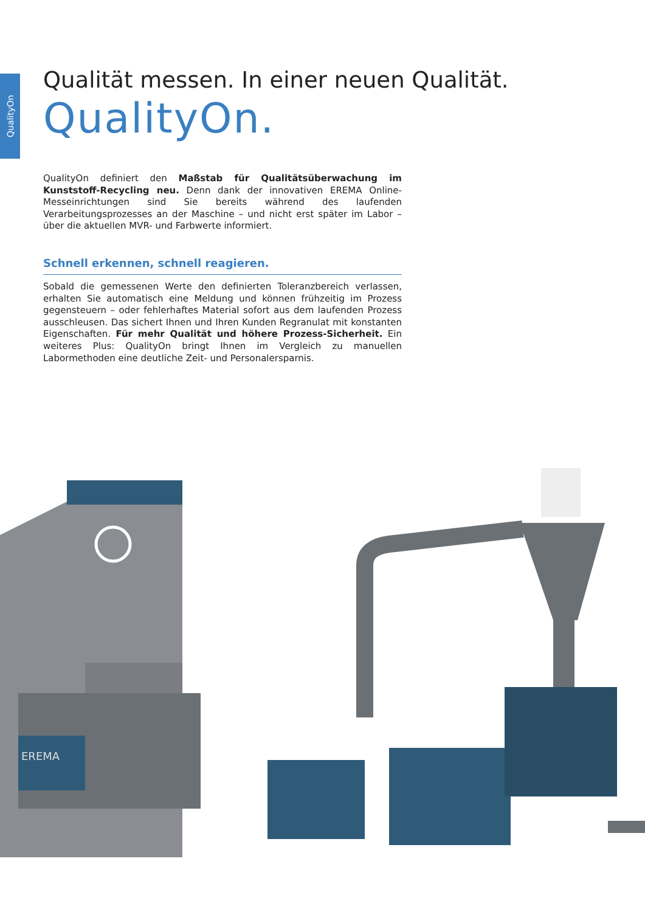QualityOn
Qualität messen. In einer neuen Qualität.
QualityOn.
QualityOn definiert den Maßstab für Qualitätsüberwachung im Kunststoff-Recycling neu. Denn dank der innovativen EREMA Online-Messeinrichtungen sind Sie bereits während des laufenden Verarbeitungsprozesses an der Maschine – und nicht erst später im Labor – über die aktuellen MVR- und Farbwerte informiert.
Schnell erkennen, schnell reagieren.
Sobald die gemessenen Werte den definierten Toleranzbereich verlassen, erhalten Sie automatisch eine Meldung und können frühzeitig im Prozess gegensteuern – oder fehlerhaftes Material sofort aus dem laufenden Prozess ausschleusen. Das sichert Ihnen und Ihren Kunden Regranulat mit konstanten Eigenschaften. Für mehr Qualität und höhere Prozess-Sicherheit. Ein weiteres Plus: QualityOn bringt Ihnen im Vergleich zu manuellen Labormethoden eine deutliche Zeit- und Personalersparnis.
EREMA